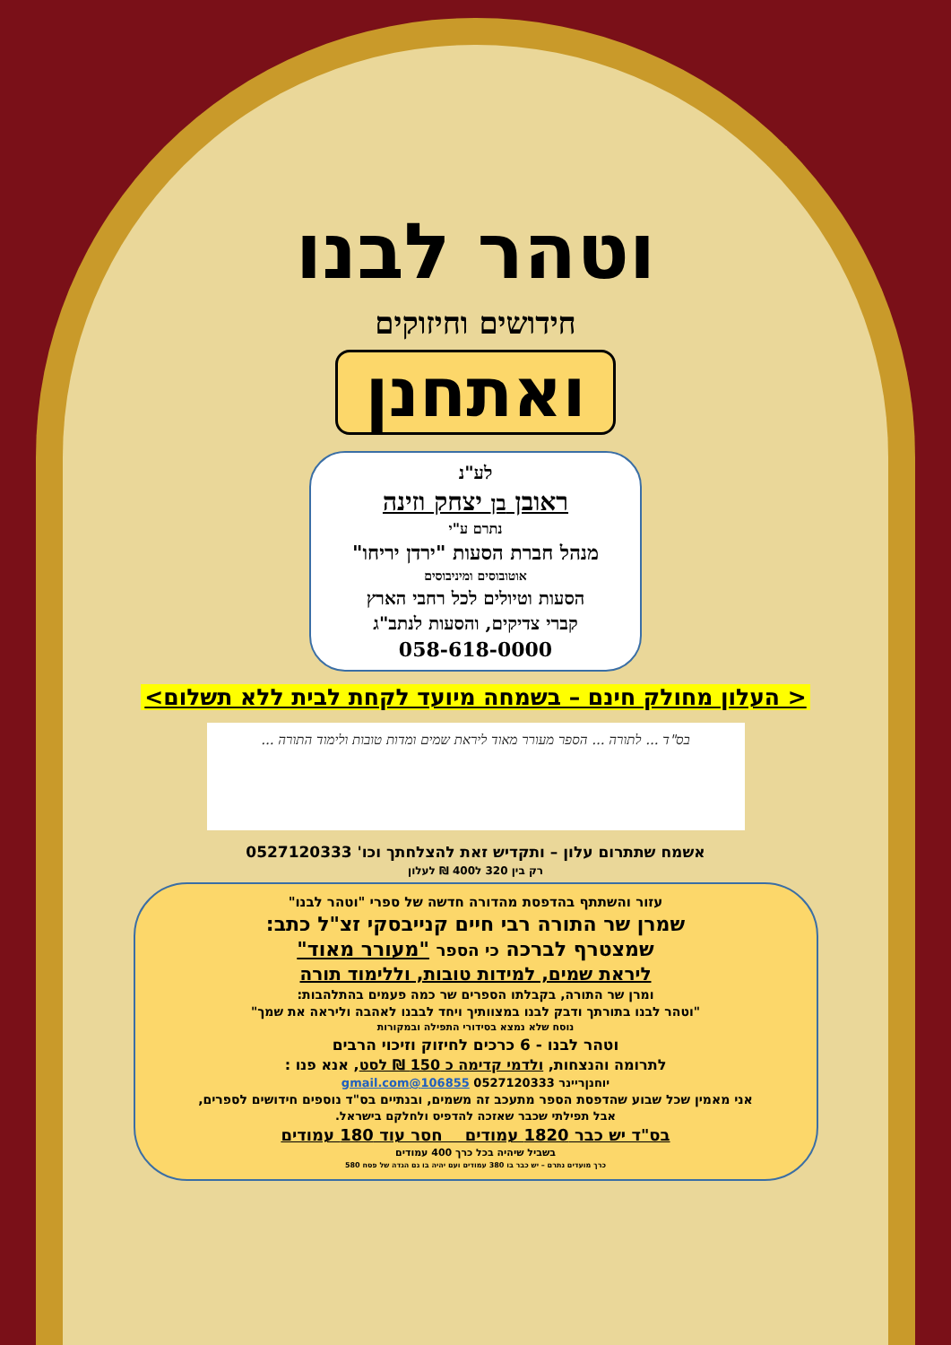וטהר לבנו
חידושים וחיזוקים
ואתחנן
לע"נ
ראובן בן יצחק וזינה
נתרם ע"י
מנהל חברת הסעות "ירדן יריחו"
אוטובוסים ומיניבוסים
הסעות וטיולים לכל רחבי הארץ
קברי צדיקים, והסעות לנתב"ג
058-618-0000
< העלון מחולק חינם – בשמחה מיועד לקחת לבית ללא תשלום>
בס"ד ... לתורה ... הספר מעורר מאוד ליראת שמים ומדות טובות ולימוד התורה ...
אשמח שתתרום עלון – ותקדיש זאת להצלחתך וכו' 0527120333
רק בין 320 ל400 ₪ לעלון
עזור והשתתף בהדפסת מהדורה חדשה של ספרי "וטהר לבנו"
שמרן שר התורה רבי חיים קנייבסקי זצ"ל כתב:
שמצטרף לברכה כי הספר "מעורר מאוד"
ליראת שמים, למידות טובות, וללימוד תורה
ומרן שר התורה, בקבלתו הספרים שר כמה פעמים בהתלהבות:
"וטהר לבנו בתורתך ודבק לבנו במצוותיך ויחד לבבנו לאהבה וליראה את שמך"
נוסח שלא נמצא בסידורי התפילה ובמקורות
וטהר לבנו - 6 כרכים לחיזוק וזיכוי הרבים
לתרומה והנצחות, ולדמי קדימה כ 150 ₪ לסט, אנא פנו :
יוחנןריינר 0527120333 106855@gmail.com
אני מאמין שכל שבוע שהדפסת הספר מתעכב זה משמים, ובנתיים בס"ד נוספים חידושים לספרים,
אבל תפילתי שכבר שאזכה להדפיס ולחלקם בישראל.
בס"ד יש כבר 1820 עמודים חסר עוד 180 עמודים
בשביל שיהיה בכל כרך 400 עמודים
כרך מועדים נתרם – יש כבר בו 380 עמודים ועם יהיה בו גם הגדה של פסח 580